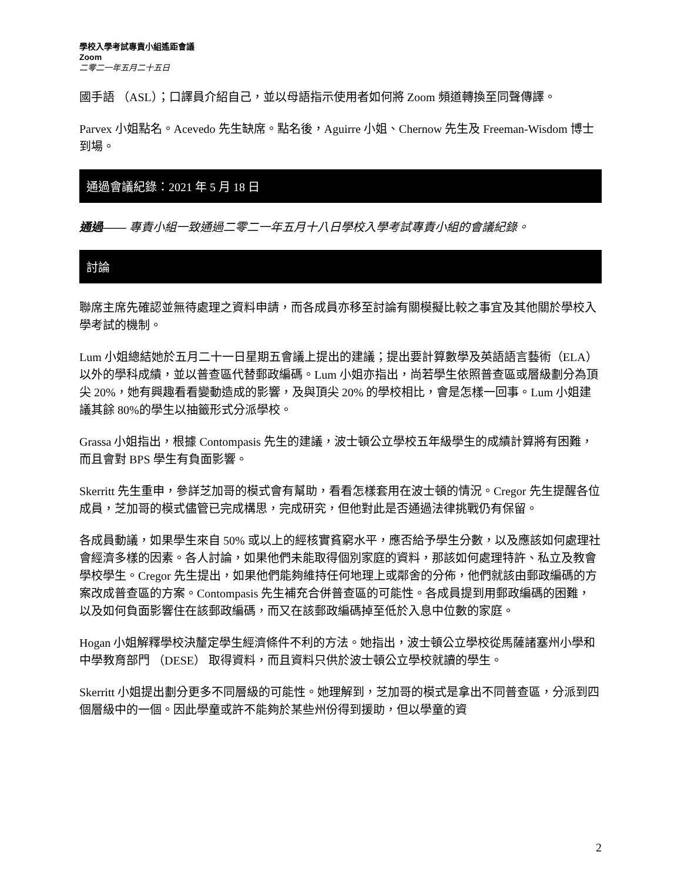學校入學考試專責小組遙距會議
Zoom
二零二一年五月二十五日
國手語 （ASL）；口譯員介紹自己，並以母語指示使用者如何將 Zoom 頻道轉換至同聲傳譯。
Parvex 小姐點名。Acevedo 先生缺席。點名後，Aguirre 小姐、Chernow 先生及 Freeman-Wisdom 博士到場。
通過會議紀錄：2021 年 5 月 18 日
通過—— 專責小組一致通過二零二一年五月十八日學校入學考試專責小組的會議紀錄。
討論
聯席主席先確認並無待處理之資料申請，而各成員亦移至討論有關模擬比較之事宜及其他關於學校入學考試的機制。
Lum 小姐總結她於五月二十一日星期五會議上提出的建議；提出要計算數學及英語語言藝術（ELA）以外的學科成績，並以普查區代替郵政編碼。Lum 小姐亦指出，尚若學生依照普查區或層級劃分為頂尖 20%，她有興趣看看變動造成的影響，及與頂尖 20% 的學校相比，會是怎樣一回事。Lum 小姐建議其餘 80%的學生以抽籤形式分派學校。
Grassa 小姐指出，根據 Contompasis 先生的建議，波士頓公立學校五年級學生的成績計算將有困難，而且會對 BPS 學生有負面影響。
Skerritt 先生重申，參詳芝加哥的模式會有幫助，看看怎樣套用在波士頓的情況。Cregor 先生提醒各位成員，芝加哥的模式儘管已完成構思，完成研究，但他對此是否通過法律挑戰仍有保留。
各成員動議，如果學生來自 50% 或以上的經核實貧窮水平，應否給予學生分數，以及應該如何處理社會經濟多樣的因素。各人討論，如果他們未能取得個別家庭的資料，那該如何處理特許、私立及教會學校學生。Cregor 先生提出，如果他們能夠維持任何地理上或鄰舍的分佈，他們就該由郵政編碼的方案改成普查區的方案。Contompasis 先生補充合併普查區的可能性。各成員提到用郵政編碼的困難，以及如何負面影響住在該郵政編碼，而又在該郵政編碼掉至低於入息中位數的家庭。
Hogan 小姐解釋學校決釐定學生經濟條件不利的方法。她指出，波士頓公立學校從馬薩諸塞州小學和中學教育部門 （DESE） 取得資料，而且資料只供於波士頓公立學校就讀的學生。
Skerritt 小姐提出劃分更多不同層級的可能性。她理解到，芝加哥的模式是拿出不同普查區，分派到四個層級中的一個。因此學童或許不能夠於某些州份得到援助，但以學童的資
2